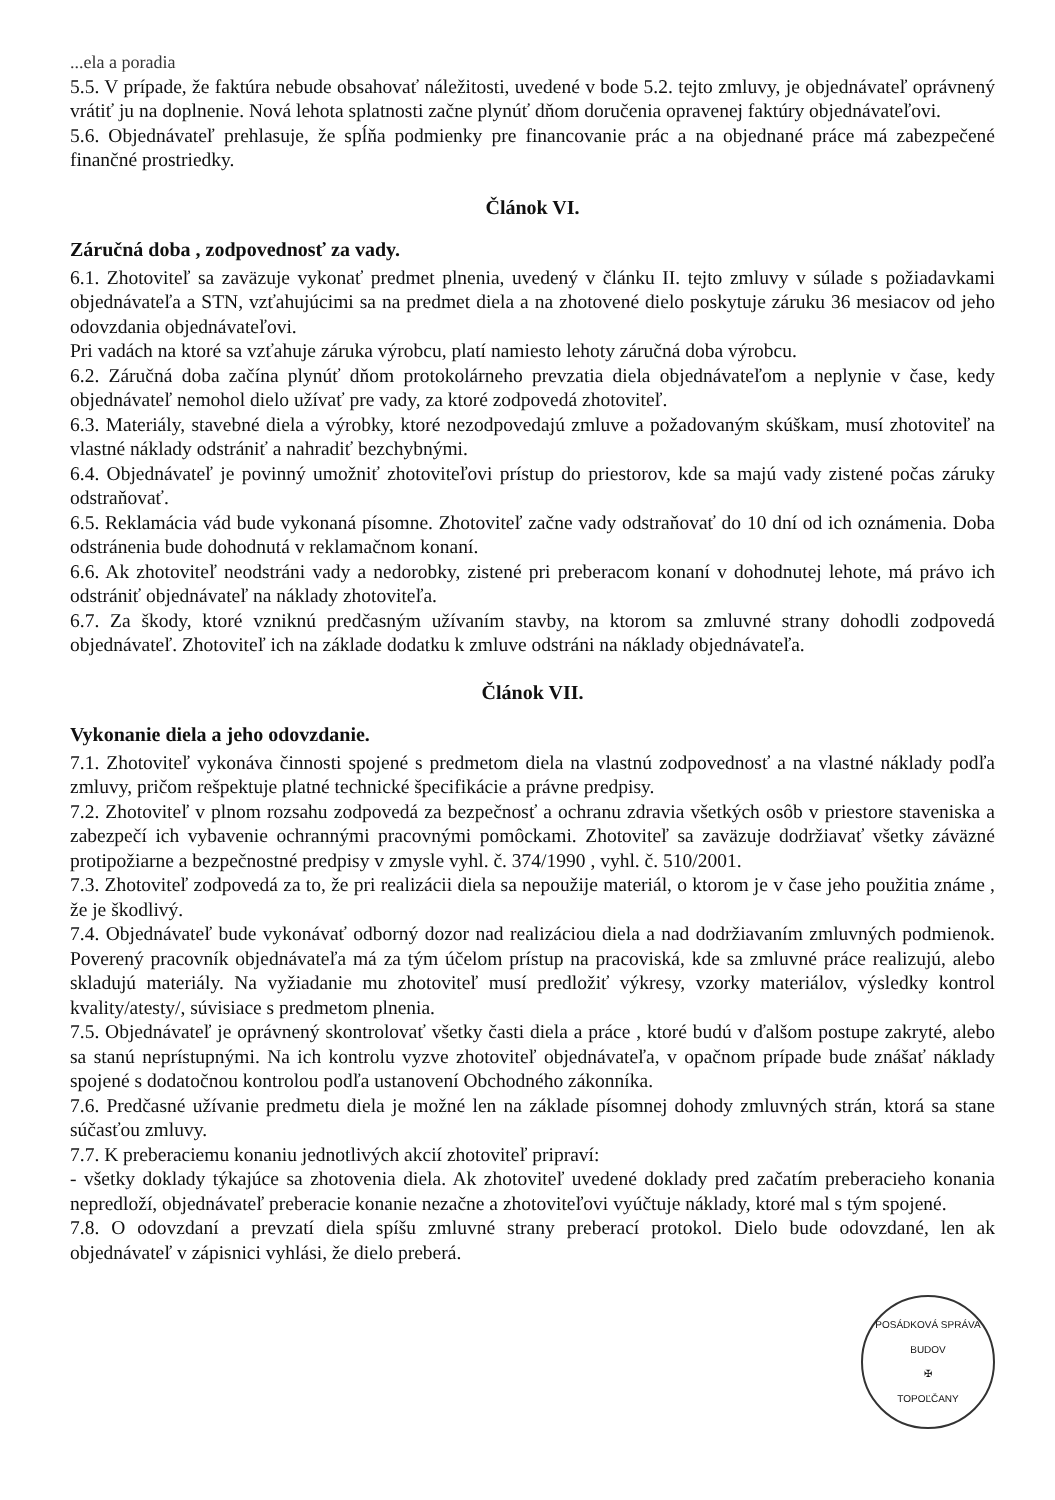...ela a poradia
5.5. V prípade, že faktúra nebude obsahovať náležitosti, uvedené v bode 5.2. tejto zmluvy, je objednávateľ oprávnený vrátiť ju na doplnenie. Nová lehota splatnosti začne plynúť dňom doručenia opravenej faktúry objednávateľovi.
5.6. Objednávateľ prehlasuje, že spĺňa podmienky pre financovanie prác a na objednané práce má zabezpečené finančné prostriedky.
Článok VI.
Záručná doba , zodpovednosť za vady.
6.1. Zhotoviteľ sa zaväzuje vykonať predmet plnenia, uvedený v článku II. tejto zmluvy v súlade s požiadavkami objednávateľa a STN, vzťahujúcimi sa na predmet diela a na zhotovené dielo poskytuje záruku 36 mesiacov od jeho odovzdania objednávateľovi.
Pri vadách na ktoré sa vzťahuje záruka výrobcu, platí namiesto lehoty záručná doba výrobcu.
6.2. Záručná doba začína plynúť dňom protokolárneho prevzatia diela objednávateľom a neplynie v čase, kedy objednávateľ nemohol dielo užívať pre vady, za ktoré zodpovedá zhotoviteľ.
6.3. Materiály, stavebné diela a výrobky, ktoré nezodpovedajú zmluve a požadovaným skúškam, musí zhotoviteľ na vlastné náklady odstrániť a nahradiť bezchybnými.
6.4. Objednávateľ je povinný umožniť zhotoviteľovi prístup do priestorov, kde sa majú vady zistené počas záruky odstraňovať.
6.5. Reklamácia vád bude vykonaná písomne. Zhotoviteľ začne vady odstraňovať do 10 dní od ich oznámenia. Doba odstránenia bude dohodnutá v reklamačnom konaní.
6.6. Ak zhotoviteľ neodstráni vady a nedorobky, zistené pri preberacom konaní v dohodnutej lehote, má právo ich odstrániť objednávateľ na náklady zhotoviteľa.
6.7. Za škody, ktoré vzniknú predčasným užívaním stavby, na ktorom sa zmluvné strany dohodli zodpovedá objednávateľ. Zhotoviteľ ich na základe dodatku k zmluve odstráni na náklady objednávateľa.
Článok VII.
Vykonanie diela a jeho odovzdanie.
7.1. Zhotoviteľ vykonáva činnosti spojené s predmetom diela na vlastnú zodpovednosť a na vlastné náklady podľa zmluvy, pričom rešpektuje platné technické špecifikácie a právne predpisy.
7.2. Zhotoviteľ v plnom rozsahu zodpovedá za bezpečnosť a ochranu zdravia všetkých osôb v priestore staveniska a zabezpečí ich vybavenie ochrannými pracovnými pomôckami. Zhotoviteľ sa zaväzuje dodržiavať všetky záväzné protipožiarne a bezpečnostné predpisy v zmysle vyhl. č. 374/1990 , vyhl. č. 510/2001.
7.3. Zhotoviteľ zodpovedá za to, že pri realizácii diela sa nepoužije materiál, o ktorom je v čase jeho použitia známe , že je škodlivý.
7.4. Objednávateľ bude vykonávať odborný dozor nad realizáciou diela a nad dodržiavaním zmluvných podmienok. Poverený pracovník objednávateľa má za tým účelom prístup na pracoviská, kde sa zmluvné práce realizujú, alebo skladujú materiály. Na vyžiadanie mu zhotoviteľ musí predložiť výkresy, vzorky materiálov, výsledky kontrol kvality/atesty/, súvisiace s predmetom plnenia.
7.5. Objednávateľ je oprávnený skontrolovať všetky časti diela a práce , ktoré budú v ďalšom postupe zakryté, alebo sa stanú neprístupnými. Na ich kontrolu vyzve zhotoviteľ objednávateľa, v opačnom prípade bude znášať náklady spojené s dodatočnou kontrolou podľa ustanovení Obchodného zákonníka.
7.6. Predčasné užívanie predmetu diela je možné len na základe písomnej dohody zmluvných strán, ktorá sa stane súčasťou zmluvy.
7.7. K preberaciemu konaniu jednotlivých akcií zhotoviteľ pripraví:
- všetky doklady týkajúce sa zhotovenia diela. Ak zhotoviteľ uvedené doklady pred začatím preberacieho konania nepredloží, objednávateľ preberacie konanie nezačne a zhotoviteľovi vyúčtuje náklady, ktoré mal s tým spojené.
7.8. O odovzdaní a prevzatí diela spíšu zmluvné strany preberací protokol. Dielo bude odovzdané, len ak objednávateľ v zápisnici vyhlási, že dielo preberá.
POSÁDKOVÁ SPRÁVA BUDOV
✠
TOPOĽČANY